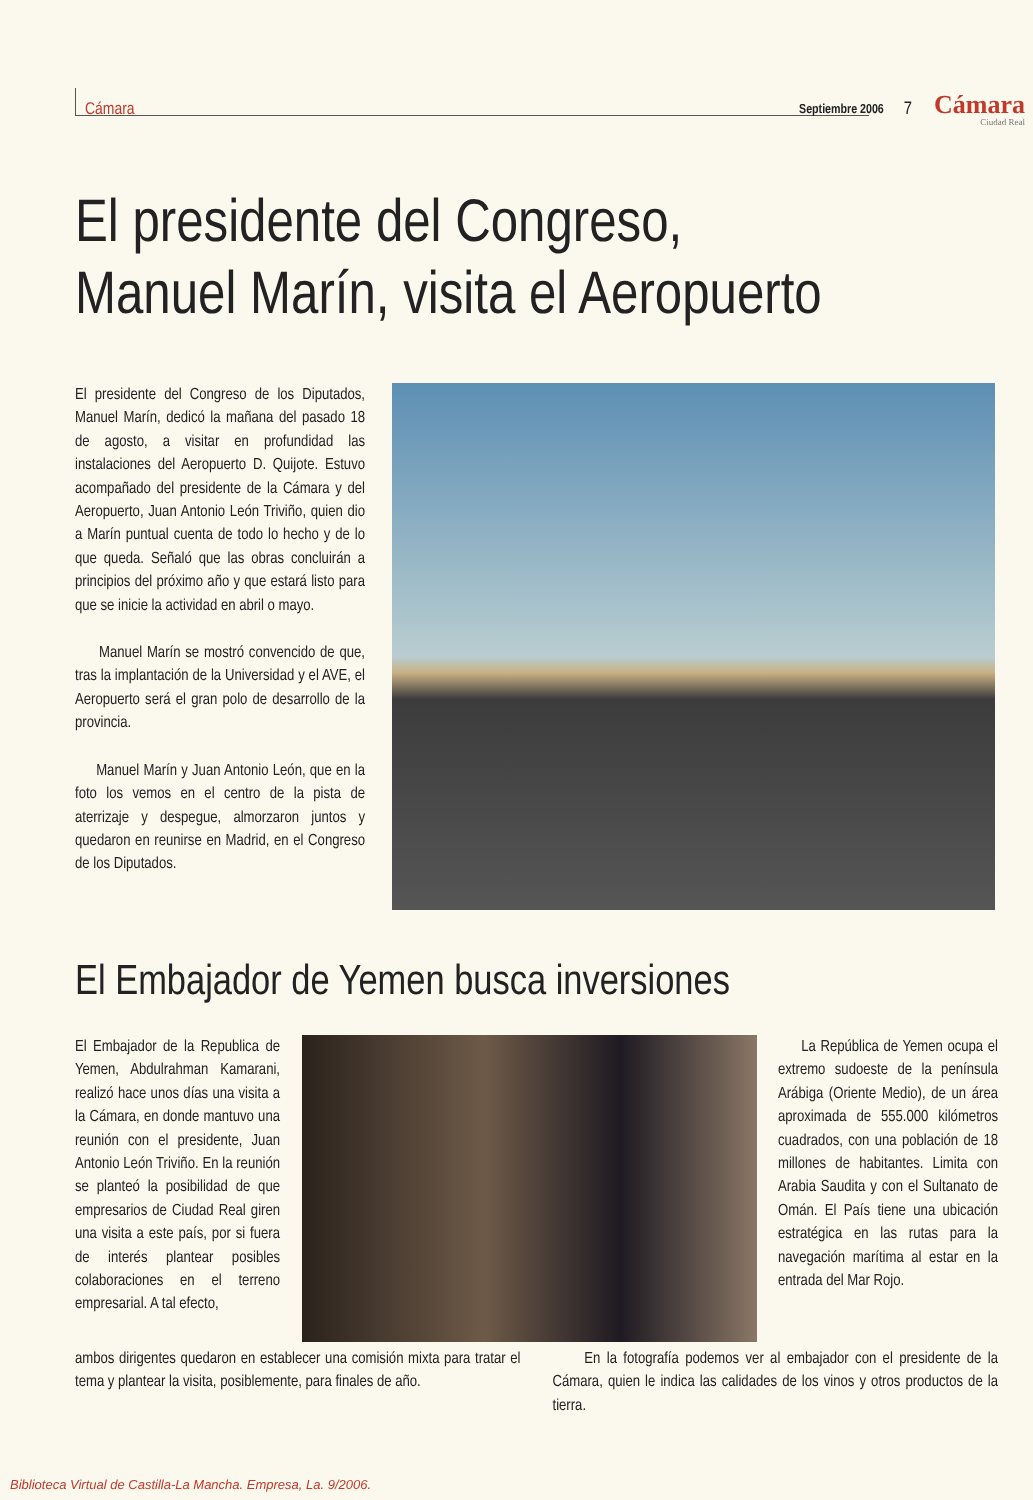Cámara Septiembre 2006 7 Cámara
Ciudad Real
El presidente del Congreso,
Manuel Marín, visita el Aeropuerto
El presidente del Congreso de los Diputados, Manuel Marín, dedicó la mañana del pasado 18 de agosto, a visitar en profundidad las instalaciones del Aeropuerto D. Quijote. Estuvo acompañado del presidente de la Cámara y del Aeropuerto, Juan Antonio León Triviño, quien dio a Marín puntual cuenta de todo lo hecho y de lo que queda. Señaló que las obras concluirán a principios del próximo año y que estará listo para que se inicie la actividad en abril o mayo.
Manuel Marín se mostró convencido de que, tras la implantación de la Universidad y el AVE, el Aeropuerto será el gran polo de desarrollo de la provincia.
Manuel Marín y Juan Antonio León, que en la foto los vemos en el centro de la pista de aterrizaje y despegue, almorzaron juntos y quedaron en reunirse en Madrid, en el Congreso de los Diputados.
El Embajador de Yemen busca inversiones
El Embajador de la Republica de Yemen, Abdulrahman Kamarani, realizó hace unos días una visita a la Cámara, en donde mantuvo una reunión con el presidente, Juan Antonio León Triviño. En la reunión se planteó la posibilidad de que empresarios de Ciudad Real giren una visita a este país, por si fuera de interés plantear posibles colaboraciones en el terreno empresarial. A tal efecto,
La República de Yemen ocupa el extremo sudoeste de la península Arábiga (Oriente Medio), de un área aproximada de 555.000 kilómetros cuadrados, con una población de 18 millones de habitantes. Limita con Arabia Saudita y con el Sultanato de Omán. El País tiene una ubicación estratégica en las rutas para la navegación marítima al estar en la entrada del Mar Rojo.
ambos dirigentes quedaron en establecer una comisión mixta para tratar el tema y plantear la visita, posiblemente, para finales de año.
En la fotografía podemos ver al embajador con el presidente de la Cámara, quien le indica las calidades de los vinos y otros productos de la tierra.
Biblioteca Virtual de Castilla-La Mancha. Empresa, La. 9/2006.